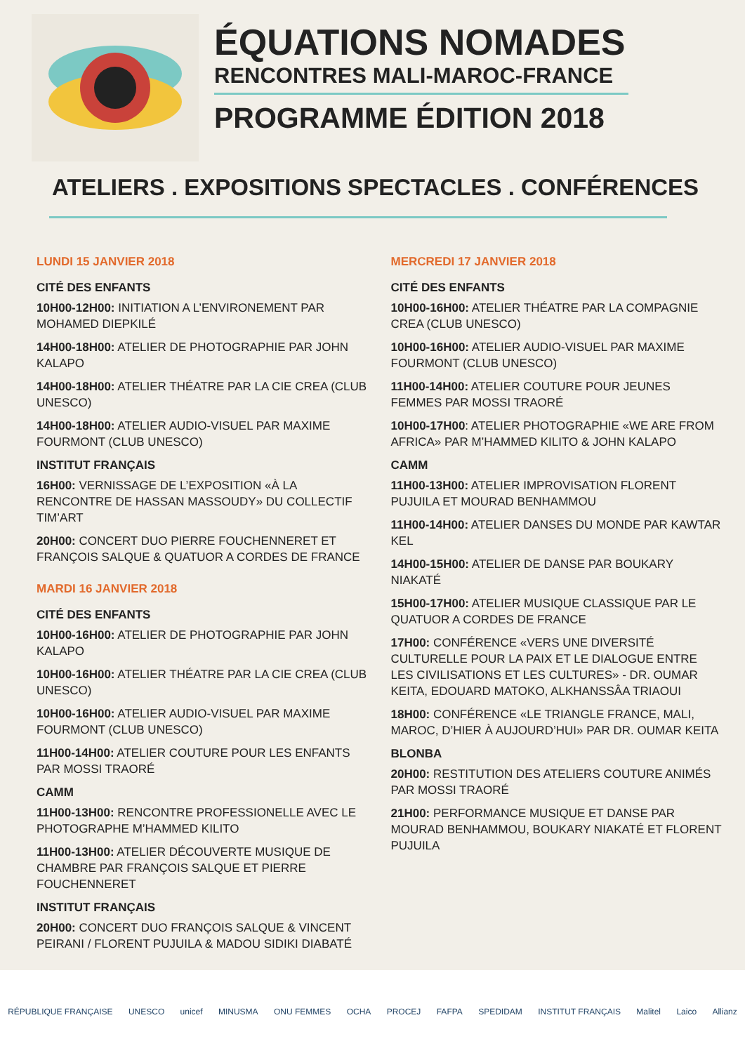ÉQUATIONS NOMADES
RENCONTRES MALI-MAROC-FRANCE
PROGRAMME ÉDITION 2018
ATELIERS . EXPOSITIONS SPECTACLES . CONFÉRENCES
LUNDI 15 JANVIER 2018
CITÉ DES ENFANTS
10H00-12H00: INITIATION A L’ENVIRONEMENT PAR MOHAMED DIEPKILÉ
14H00-18H00: ATELIER DE PHOTOGRAPHIE PAR JOHN KALAPO
14H00-18H00: ATELIER THÉATRE PAR LA CIE CREA (CLUB UNESCO)
14H00-18H00: ATELIER AUDIO-VISUEL PAR MAXIME FOURMONT (CLUB UNESCO)
INSTITUT FRANÇAIS
16H00: VERNISSAGE DE L’EXPOSITION «À LA RENCONTRE DE HASSAN MASSOUDY» DU COLLECTIF TIM’ART
20H00: CONCERT DUO PIERRE FOUCHENNERET ET FRANÇOIS SALQUE & QUATUOR A CORDES DE FRANCE
MARDI 16 JANVIER 2018
CITÉ DES ENFANTS
10H00-16H00: ATELIER DE PHOTOGRAPHIE PAR JOHN KALAPO
10H00-16H00: ATELIER THÉATRE PAR LA CIE CREA (CLUB UNESCO)
10H00-16H00: ATELIER AUDIO-VISUEL PAR MAXIME FOURMONT (CLUB UNESCO)
11H00-14H00: ATELIER COUTURE POUR LES ENFANTS PAR MOSSI TRAORÉ
CAMM
11H00-13H00: RENCONTRE PROFESSIONELLE AVEC LE PHOTOGRAPHE M’HAMMED KILITO
11H00-13H00: ATELIER DÉCOUVERTE MUSIQUE DE CHAMBRE PAR FRANÇOIS SALQUE ET PIERRE FOUCHENNERET
INSTITUT FRANÇAIS
20H00: CONCERT DUO FRANÇOIS SALQUE & VINCENT PEIRANI / FLORENT PUJUILA & MADOU SIDIKI DIABATÉ
MERCREDI 17 JANVIER 2018
CITÉ DES ENFANTS
10H00-16H00: ATELIER THÉATRE PAR LA COMPAGNIE CREA (CLUB UNESCO)
10H00-16H00: ATELIER AUDIO-VISUEL PAR MAXIME FOURMONT (CLUB UNESCO)
11H00-14H00: ATELIER COUTURE POUR JEUNES FEMMES PAR MOSSI TRAORÉ
10H00-17H00: ATELIER PHOTOGRAPHIE «WE ARE FROM AFRICA» PAR M’HAMMED KILITO & JOHN KALAPO
CAMM
11H00-13H00: ATELIER IMPROVISATION FLORENT PUJUILA ET MOURAD BENHAMMOU
11H00-14H00: ATELIER DANSES DU MONDE PAR KAWTAR KEL
14H00-15H00: ATELIER DE DANSE PAR BOUKARY NIAKATÉ
15H00-17H00: ATELIER MUSIQUE CLASSIQUE PAR LE QUATUOR A CORDES DE FRANCE
17H00: CONFÉRENCE «VERS UNE DIVERSITÉ CULTURELLE POUR LA PAIX ET LE DIALOGUE ENTRE LES CIVILISATIONS ET LES CULTURES» - DR. OUMAR KEITA, EDOUARD MATOKO, ALKHANSSÂA TRIAOUI
18H00: CONFÉRENCE «LE TRIANGLE FRANCE, MALI, MAROC, D’HIER À AUJOURD’HUI» PAR DR. OUMAR KEITA
BLONBA
20H00: RESTITUTION DES ATELIERS COUTURE ANIMÉS PAR MOSSI TRAORÉ
21H00: PERFORMANCE MUSIQUE ET DANSE PAR MOURAD BENHAMMOU, BOUKARY NIAKATÉ ET FLORENT PUJUILA
RÉPUBLIQUE FRANÇAISE UNESCO unicef MINUSMA ONU FEMMES OCHA PROCEJ FAFPA SPEDIDAM INSTITUT FRANÇAIS Malitel Laico Allianz